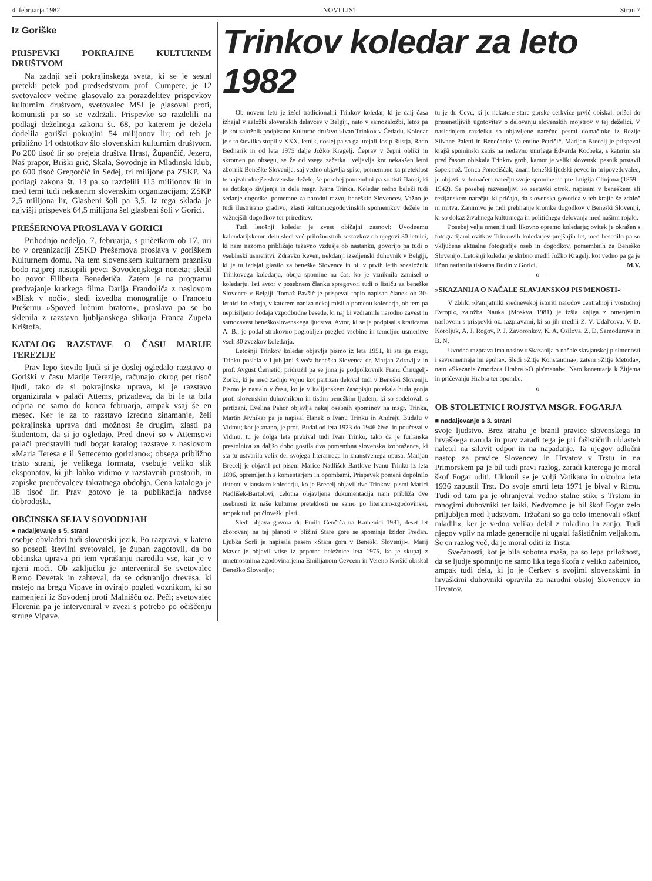4. februarja 1982 NOVI LIST Stran 7
Iz Goriške
PRISPEVKI POKRAJINE KULTURNIM DRUŠTVOM
Na zadnji seji pokrajinskega sveta, ki se je sestal pretekli petek pod predsedstvom prof. Cumpete, je 12 svetovalcev večine glasovalo za porazdelitev prispevkov kulturnim društvom, svetovalec MSI je glasoval proti, komunisti pa so se vzdržali. Prispevke so razdelili na podlagi deželnega zakona št. 68, po katerem je dežela dodelila goriški pokrajini 54 milijonov lir; od teh je približno 14 odstotkov šlo slovenskim kulturnim društvom. Po 200 tisoč lir so prejela društva Hrast, Župančič, Jezero, Naš prapor, Briški grič, Skala, Sovodnje in Mladinski klub, po 600 tisoč Gregorčič in Sedej, tri milijone pa ZSKP. Na podlagi zakona št. 13 pa so razdelili 115 milijonov lir in med temi tudi nekaterim slovenskim organizacijam; ZSKP 2,5 milijona lir, Glasbeni šoli pa 3,5. Iz tega sklada je najvišji prispevek 64,5 milijona šel glasbeni šoli v Gorici.
PREŠERNOVA PROSLAVA V GORICI
Prihodnjo nedeljo, 7. februarja, s pričetkom ob 17. uri bo v organizaciji ZSKD Prešernova proslava v goriškem Kulturnem domu. Na tem slovenskem kulturnem prazniku bodo najprej nastopili pevci Sovodenjskega noneta; sledil bo govor Filiberta Benedetiča. Zatem je na programu predvajanje kratkega filma Darija Frandoliča z naslovom »Blisk v noči«, sledi izvedba monografije o Francetu Prešernu »Spoved lučnim bratom«, proslava pa se bo sklenila z razstavo ljubljanskega slikarja Franca Zupeta Krištofa.
KATALOG RAZSTAVE O ČASU MARIJE TEREZIJE
Prav lepo število ljudi si je doslej ogledalo razstavo o Goriški v času Marije Terezije, računajo okrog pet tisoč ljudi, tako da si pokrajinska uprava, ki je razstavo organizirala v palači Attems, prizadeva, da bi le ta bila odprta ne samo do konca februarja, ampak vsaj še en mesec. Ker je za to razstavo izredno zinamanje, želi pokrajinska uprava dati možnost še drugim, zlasti pa študentom, da si jo ogledajo. Pred dnevi so v Attemsovi palači predstavili tudi bogat katalog razstave z naslovom »Maria Teresa e il Settecento goriziano«; obsega približno tristo strani, je velikega formata, vsebuje veliko slik eksponatov, ki jih lahko vidimo v razstavnih prostorih, in zapiske preučevalcev takratnega obdobja. Cena kataloga je 18 tisoč lir. Prav gotovo je ta publikacija nadvse dobrodošla.
OBČINSKA SEJA V SOVODNJAH
● nadaljevanje s 5. strani
osebje obvladati tudi slovenski jezik. Po razpravi, v katero so posegli številni svetovalci, je župan zagotovil, da bo občinska uprava pri tem vprašanju naredila vse, kar je v njeni moči. Ob zaključku je interveniral še svetovalec Remo Devetak in zahteval, da se odstranijo drevesa, ki rastejo na bregu Vipave in ovirajo pogled voznikom, ki so namenjeni iz Sovodenj proti Malnišču oz. Peči; svetovalec Florenin pa je interveniral v zvezi s potrebo po očiščenju struge Vipave.
Trinkov koledar za leto 1982
Ob novem letu je izšel tradicionalni Trinkov koledar, ki je dalj časa izhajal v založbi slovenskih delavcev v Belgiji, nato v samozaložbi, letos pa je kot založnik podpisano Kulturno društvo »Ivan Trinko« v Čedadu. Koledar je s to številko stopil v XXX. letnik, doslej pa so ga urejali Josip Rustja, Rado Bednarik in od leta 1975 dalje Jožko Kragelj. Čeprav v žepni obliki in skromen po obsegu, se že od vsega začetka uveljavlja kot nekakšen letni zbornik Beneške Slovenije, saj vedno objavlja spise, pomembne za preteklost te najzahodnejše slovenske dežele, še posebej pomembni pa so tisti članki, ki se dotikajo življenja in dela msgr. Ivana Trinka. Koledar redno beleži tudi sedanje dogodke, pomemne za narodni razvoj beneških Slovencev. Važno je tudi ilustrirano gradivo, zlasti kulturnozgodovinskih spomenikov dežele in važnejših dogodkov ter prireditev.
Tudi letošnji koledar je zvest običajni zasnovi: Uvodnemu kalendarijskemu delu sledi več priložnostnih sestavkov ob njegovi 30 letnici, ki nam nazorno približajo težavno vzdušje ob nastanku, govorijo pa tudi o vsebinski usmeritvi. Zdravko Reven, nekdanji izseljenski duhovnik v Belgiji, ki je tu izdajal glasilo za beneške Slovence in bil v prvih letih sozaložnik Trinkovega koledarja, obuja spomine na čas, ko je vzniknila zamisel o koledarju. Isti avtor v posebnem članku spregovori tudi o lističu za beneške Slovence v Belgiji. Tomaž Pavšič je prispeval toplo napisan članek ob 30-letnici koledarja, v katerem naniza nekaj misli o pomenu koledarja, ob tem pa neprisiljeno dodaja vzpodbudne besede, ki naj bi vzdramile narodno zavest in samozavest beneškoslovenskega ljudstva. Avtor, ki se je podpisal s kraticama A. B., je podal strokovno poglobljen pregled vsebine in temeljne usmeritve vseh 30 zvezkov koledarja.
Letošnji Trinkov koledar objavlja pismo iz leta 1951, ki sta ga msgr. Trinku poslala v Ljubljani živeča beneška Slovenca dr. Marjan Zdravljiv in prof. Avgust Černetič, pridružil pa se jima je podpolkovnik Franc Črnugelj-Zorko, ki je med zadnjo vojno kot partizan deloval tudi v Beneški Sloveniji. Pismo je nastalo v času, ko je v italijanskem časopisju potekala huda gonja proti slovenskim duhovnikom in tistim beneškim ljudem, ki so sodelovali s partizani. Evelina Pahor objavlja nekaj osebnih spominov na msgr. Trinka, Martin Jevnikar pa je napisal članek o Ivanu Trinku in Andreju Budalu v Vidmu; kot je znano, je prof. Budal od leta 1923 do 1946 živel in poučeval v Vidmu, tu je dolga leta prebival tudi Ivan Trinko, tako da je furlanska prestolnica za daljšo dobo gostila dva pomembna slovenska izobraženca, ki sta tu ustvarila velik del svojega literarnega in znanstvenega opusa. Marijan Brecelj je objavil pet pisem Marice Nadlišek-Bartlove Ivanu Trinku iz leta 1896, opremljenih s komentarjem in opombami. Prispevek pomeni dopolnilo tistemu v lanskem koledarju, ko je Brecelj objavil dve Trinkovi pismi Marici Nadlišek-Bartolovi; celotna objavljena dokumentacija nam približa dve osebnosti iz naše kulturne preteklosti ne samo po literarno-zgodovinski, ampak tudi po človeški plati.
Sledi objava govora dr. Emila Cenčiča na Kamenici 1981, deset let zborovanj na tej planoti v bližini Stare gore se spominja Izidor Predan. Ljubka Šorli je napisala pesem »Stara gora v Beneški Sloveniji«. Marij Maver je objavil vtise iz popotne beležnice leta 1975, ko je skupaj z umetnostnima zgodovinarjema Emilijanom Cevcem in Vereno Koršič obiskal Beneško Slovenijo;
tu je dr. Cevc, ki je nekatere stare gorske cerkvice prvič obiskal, prišel do presenetljivih ugotovitev o delovanju slovenskih mojstrov v tej deželici. V naslednjem razdelku so objavljene narečne pesmi domačinke iz Rezije Silvane Paletti in Benečanke Valentine Petričič. Marijan Brecelj je prispeval krajši spominski zapis na nedavno umrlega Edvarda Kocbeka, s katerim sta pred časom obiskala Trinkov grob, kamor je veliki slovenski pesnik postavil šopek rož. Tonca Ponediščak, znani beneški ljudski pevec in pripovedovalec, je objavil v domačem narečju svoje spomine na pre Luigija Clinjona (1859 - 1942). Še posebej razveseljivi so sestavki otrok, napisani v beneškem ali rezijanskem narečju, ki pričajo, da slovenska govorica v teh krajih še zdaleč ni mrtva. Zanimivo je tudi prebiranje kronike dogodkov v Beneški Sloveniji, ki so dokaz živahnega kulturnega in političnega delovanja med našimi rojaki.
Posebej velja omeniti tudi likovno opremo koledarja; ovitek je okrašen s fotografijami ovitkov Trinkovih koledarjev prejšnjih let, med besedilo pa so vključene aktualne fotografije oseb in dogodkov, pomembnih za Beneško Slovenijo. Letošnji koledar je skrbno uredil Jožko Kragelj, kot vedno pa ga je lično natisnila tiskarna Budin v Gorici. M.V.
—o—
»SKAZANIJA O NAČALE SLAVJANSKOJ PIS'MENOSTI«
V zbirki »Pamjatniki srednevekoj istoriti narodov centralnoj i vostočnoj Evropi«, založba Nauka (Moskva 1981) je izšla knjiga z omenjenim naslovom s prispevki oz. razpravami, ki so jih uredili Z. V. Udal'cova, V. D. Koroljuk, A. J. Rogov, P. J. Žavoronkov, K. A. Osilova, Z. D. Samodurova in B. N.
Uvodna razprava ima naslov »Skazanija o načale slavjanskoj pisimenosti i savremennaja im epoha«. Sledi »Zitje Konstantina«, zatem »Zitje Metoda«, nato »Skazanie črnorizca Hrabra »O pis'menah«. Nato konentarja k Žitjema in pričevanju Hrabra ter opombe.
—o—
OB STOLETNICI ROJSTVA MSGR. FOGARJA
■ nadaljevanje s 3. strani
svoje ljudstvo. Brez strahu je branil pravice slovenskega in hrvaškega naroda in prav zaradi tega je pri fašističnih oblasteh naletel na silovit odpor in na napadanje. Ta njegov odločni nastop za pravice Slovencev in Hrvatov v Trstu in na Primorskem pa je bil tudi pravi razlog, zaradi katerega je moral škof Fogar oditi. Uklonil se je volji Vatikana in oktobra leta 1936 zapustil Trst. Do svoje smrti leta 1971 je bival v Rimu. Tudi od tam pa je ohranjeval vedno stalne stike s Trstom in mnogimi duhovniki ter laiki. Nedvomno je bil škof Fogar zelo priljubljen med ljudstvom. Tržačani so ga celo imenovali »škof mladih«, ker je vedno veliko delal z mladino in zanjo. Tudi njegov vpliv na mlade generacije ni ugajal fašističnim veljakom. Še en razlog več, da je moral oditi iz Trsta.
Svečanosti, kot je bila sobotna maša, pa so lepa priložnost, da se ljudje spomnijo ne samo lika tega škofa z veliko začetnico, ampak tudi dela, ki jo je Cerkev s svojimi slovenskimi in hrvaškimi duhovniki opravila za narodni obstoj Slovencev in Hrvatov.